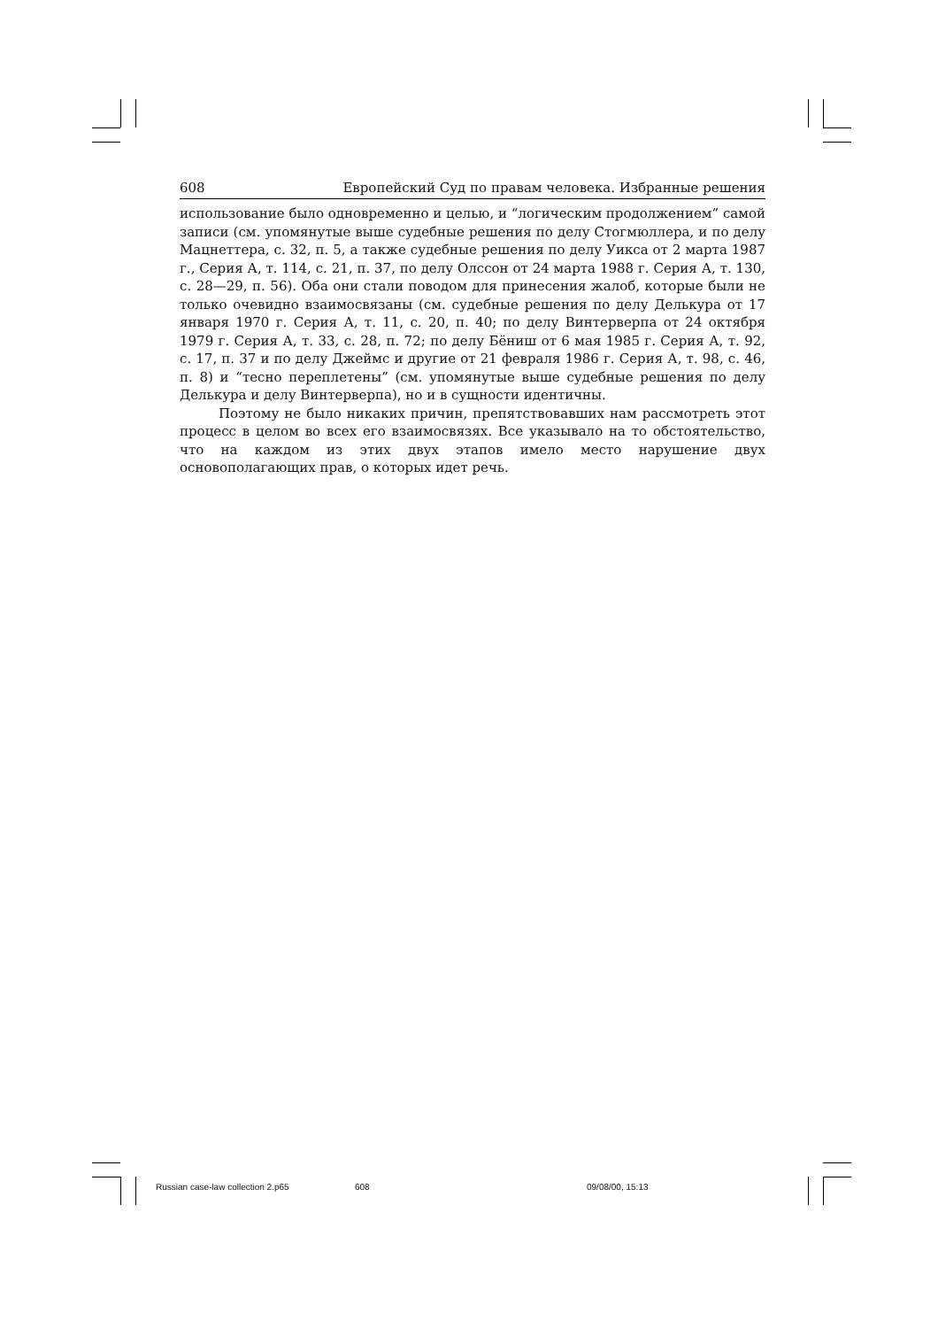608 Европейский Суд по правам человека. Избранные решения
использование было одновременно и целью, и “логическим продолжением” самой записи (см. упомянутые выше судебные решения по делу Стогмюллера, и по делу Мацнеттера, с. 32, п. 5, а также судебные решения по делу Уикса от 2 марта 1987 г., Серия А, т. 114, с. 21, п. 37, по делу Олссон от 24 марта 1988 г. Серия А, т. 130, с. 28—29, п. 56). Оба они стали поводом для принесения жалоб, которые были не только очевидно взаимосвязаны (см. судебные решения по делу Делькура от 17 января 1970 г. Серия А, т. 11, с. 20, п. 40; по делу Винтерверпа от 24 октября 1979 г. Серия А, т. 33, с. 28, п. 72; по делу Бёниш от 6 мая 1985 г. Серия А, т. 92, с. 17, п. 37 и по делу Джеймс и другие от 21 февраля 1986 г. Серия А, т. 98, с. 46, п. 8) и “тесно переплетены” (см. упомянутые выше судебные решения по делу Делькура и делу Винтерверпа), но и в сущности идентичны.
Поэтому не было никаких причин, препятствовавших нам рассмотреть этот процесс в целом во всех его взаимосвязях. Все указывало на то обстоятельство, что на каждом из этих двух этапов имело место нарушение двух основополагающих прав, о которых идет речь.
Russian case-law collection 2.p65 608 09/08/00, 15:13